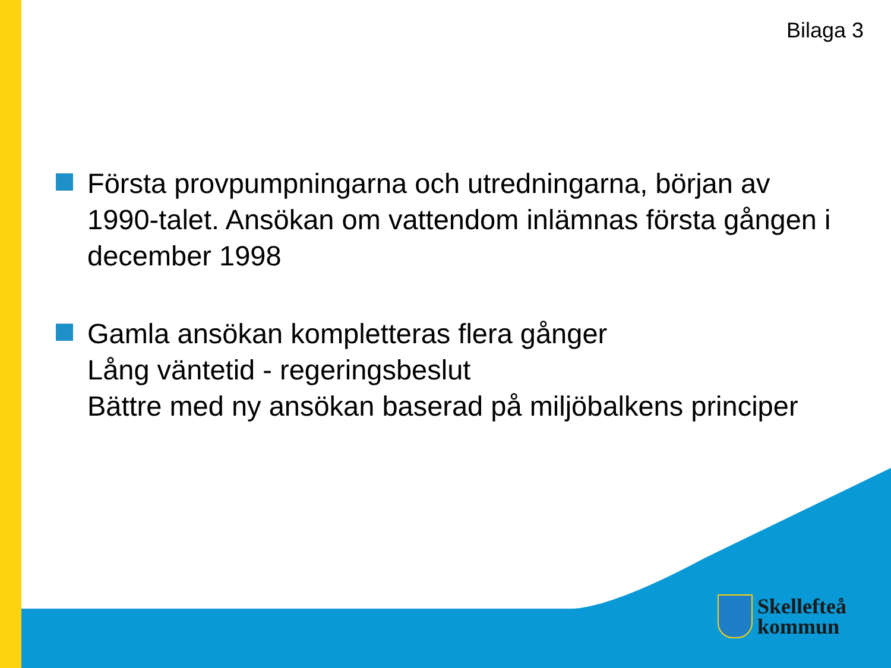Bilaga 3
Första provpumpningarna och utredningarna, början av 1990-talet. Ansökan om vattendom inlämnas första gången i december 1998
Gamla ansökan kompletteras flera gånger
Lång väntetid - regeringsbeslut
Bättre med ny ansökan baserad på miljöbalkens principer
Skellefteå
kommun